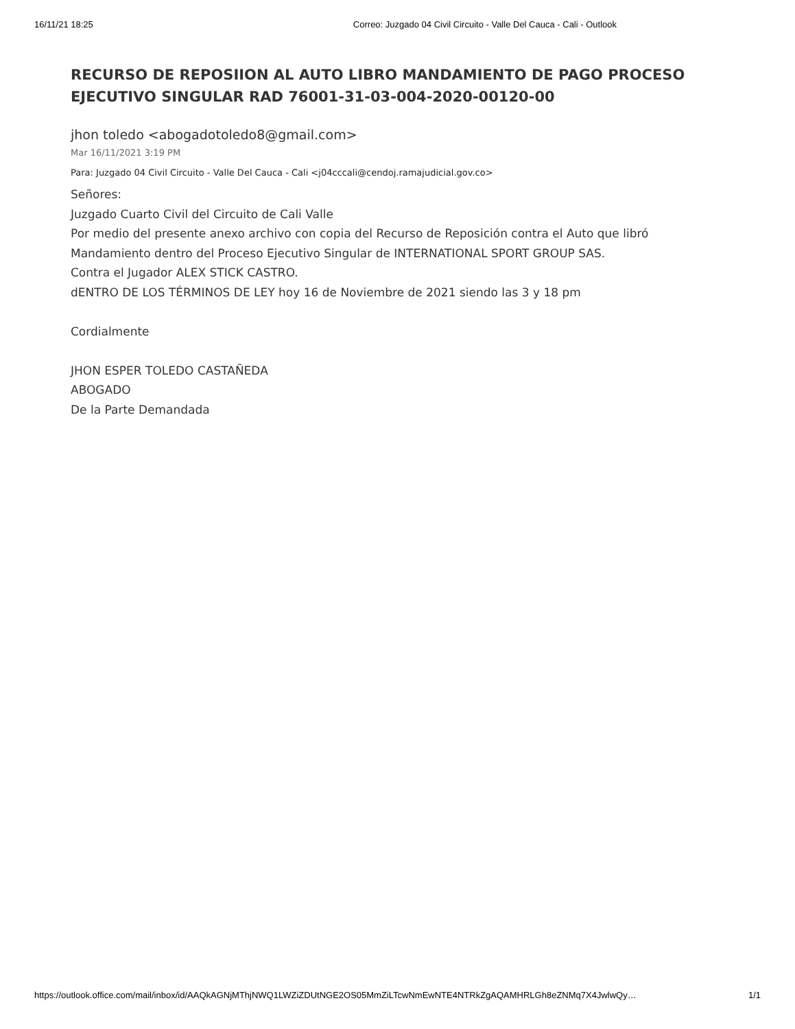16/11/21 18:25 Correo: Juzgado 04 Civil Circuito - Valle Del Cauca - Cali - Outlook
RECURSO DE REPOSIION AL AUTO LIBRO MANDAMIENTO DE PAGO PROCESO EJECUTIVO SINGULAR RAD 76001-31-03-004-2020-00120-00
jhon toledo <abogadotoledo8@gmail.com>
Mar 16/11/2021 3:19 PM
Para: Juzgado 04 Civil Circuito - Valle Del Cauca - Cali <j04cccali@cendoj.ramajudicial.gov.co>
Señores:
Juzgado Cuarto Civil del Circuito de Cali Valle
Por medio del presente anexo archivo con copia del Recurso de Reposición contra el Auto que libró Mandamiento dentro del Proceso Ejecutivo Singular de INTERNATIONAL SPORT GROUP SAS.
Contra el Jugador ALEX STICK CASTRO.
dENTRO DE LOS TÉRMINOS DE LEY hoy 16 de Noviembre de 2021 siendo las 3 y 18 pm
Cordialmente
JHON ESPER TOLEDO CASTAÑEDA
ABOGADO
De la Parte Demandada
https://outlook.office.com/mail/inbox/id/AAQkAGNjMThjNWQ1LWZiZDUtNGE2OS05MmZiLTcwNmEwNTE4NTRkZgAQAMHRLGh8eZNMq7X4JwlwQy… 1/1